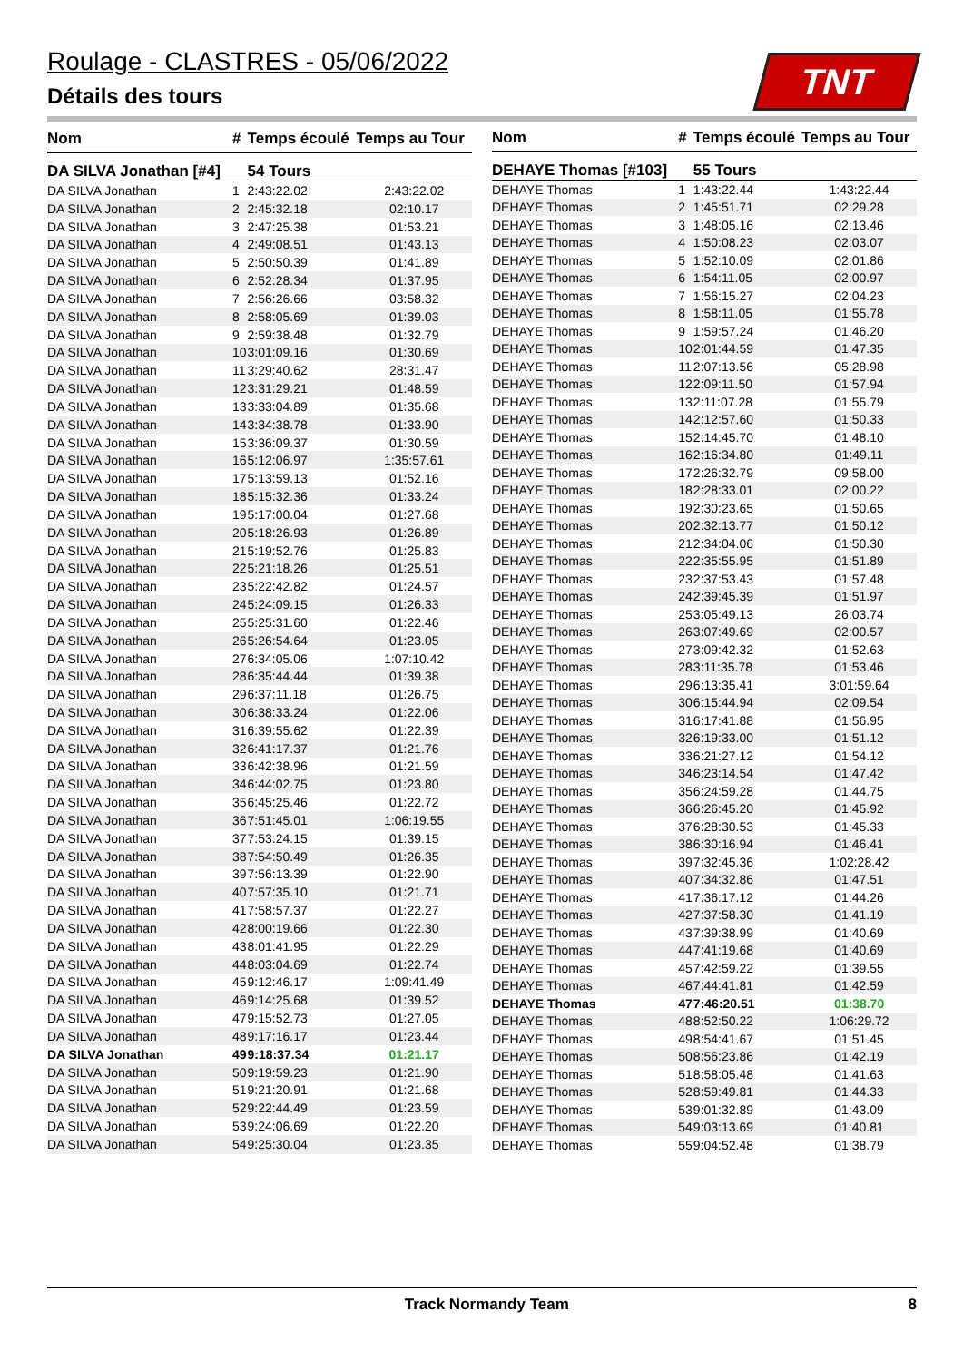Roulage - CLASTRES - 05/06/2022
Détails des tours
TNT
| Nom | # | Temps écoulé | Temps au Tour |
| --- | --- | --- | --- |
| DA SILVA Jonathan [#4] | | 54 Tours | |
| DA SILVA Jonathan | 1 | 2:43:22.02 | 2:43:22.02 |
| DA SILVA Jonathan | 2 | 2:45:32.18 | 02:10.17 |
| DA SILVA Jonathan | 3 | 2:47:25.38 | 01:53.21 |
| DA SILVA Jonathan | 4 | 2:49:08.51 | 01:43.13 |
| DA SILVA Jonathan | 5 | 2:50:50.39 | 01:41.89 |
| DA SILVA Jonathan | 6 | 2:52:28.34 | 01:37.95 |
| DA SILVA Jonathan | 7 | 2:56:26.66 | 03:58.32 |
| DA SILVA Jonathan | 8 | 2:58:05.69 | 01:39.03 |
| DA SILVA Jonathan | 9 | 2:59:38.48 | 01:32.79 |
| DA SILVA Jonathan | 10 | 3:01:09.16 | 01:30.69 |
| DA SILVA Jonathan | 11 | 3:29:40.62 | 28:31.47 |
| DA SILVA Jonathan | 12 | 3:31:29.21 | 01:48.59 |
| DA SILVA Jonathan | 13 | 3:33:04.89 | 01:35.68 |
| DA SILVA Jonathan | 14 | 3:34:38.78 | 01:33.90 |
| DA SILVA Jonathan | 15 | 3:36:09.37 | 01:30.59 |
| DA SILVA Jonathan | 16 | 5:12:06.97 | 1:35:57.61 |
| DA SILVA Jonathan | 17 | 5:13:59.13 | 01:52.16 |
| DA SILVA Jonathan | 18 | 5:15:32.36 | 01:33.24 |
| DA SILVA Jonathan | 19 | 5:17:00.04 | 01:27.68 |
| DA SILVA Jonathan | 20 | 5:18:26.93 | 01:26.89 |
| DA SILVA Jonathan | 21 | 5:19:52.76 | 01:25.83 |
| DA SILVA Jonathan | 22 | 5:21:18.26 | 01:25.51 |
| DA SILVA Jonathan | 23 | 5:22:42.82 | 01:24.57 |
| DA SILVA Jonathan | 24 | 5:24:09.15 | 01:26.33 |
| DA SILVA Jonathan | 25 | 5:25:31.60 | 01:22.46 |
| DA SILVA Jonathan | 26 | 5:26:54.64 | 01:23.05 |
| DA SILVA Jonathan | 27 | 6:34:05.06 | 1:07:10.42 |
| DA SILVA Jonathan | 28 | 6:35:44.44 | 01:39.38 |
| DA SILVA Jonathan | 29 | 6:37:11.18 | 01:26.75 |
| DA SILVA Jonathan | 30 | 6:38:33.24 | 01:22.06 |
| DA SILVA Jonathan | 31 | 6:39:55.62 | 01:22.39 |
| DA SILVA Jonathan | 32 | 6:41:17.37 | 01:21.76 |
| DA SILVA Jonathan | 33 | 6:42:38.96 | 01:21.59 |
| DA SILVA Jonathan | 34 | 6:44:02.75 | 01:23.80 |
| DA SILVA Jonathan | 35 | 6:45:25.46 | 01:22.72 |
| DA SILVA Jonathan | 36 | 7:51:45.01 | 1:06:19.55 |
| DA SILVA Jonathan | 37 | 7:53:24.15 | 01:39.15 |
| DA SILVA Jonathan | 38 | 7:54:50.49 | 01:26.35 |
| DA SILVA Jonathan | 39 | 7:56:13.39 | 01:22.90 |
| DA SILVA Jonathan | 40 | 7:57:35.10 | 01:21.71 |
| DA SILVA Jonathan | 41 | 7:58:57.37 | 01:22.27 |
| DA SILVA Jonathan | 42 | 8:00:19.66 | 01:22.30 |
| DA SILVA Jonathan | 43 | 8:01:41.95 | 01:22.29 |
| DA SILVA Jonathan | 44 | 8:03:04.69 | 01:22.74 |
| DA SILVA Jonathan | 45 | 9:12:46.17 | 1:09:41.49 |
| DA SILVA Jonathan | 46 | 9:14:25.68 | 01:39.52 |
| DA SILVA Jonathan | 47 | 9:15:52.73 | 01:27.05 |
| DA SILVA Jonathan | 48 | 9:17:16.17 | 01:23.44 |
| DA SILVA Jonathan | 49 | 9:18:37.34 | 01:21.17 |
| DA SILVA Jonathan | 50 | 9:19:59.23 | 01:21.90 |
| DA SILVA Jonathan | 51 | 9:21:20.91 | 01:21.68 |
| DA SILVA Jonathan | 52 | 9:22:44.49 | 01:23.59 |
| DA SILVA Jonathan | 53 | 9:24:06.69 | 01:22.20 |
| DA SILVA Jonathan | 54 | 9:25:30.04 | 01:23.35 |
| Nom | # | Temps écoulé | Temps au Tour |
| --- | --- | --- | --- |
| DEHAYE Thomas [#103] | | 55 Tours | |
| DEHAYE Thomas | 1 | 1:43:22.44 | 1:43:22.44 |
| DEHAYE Thomas | 2 | 1:45:51.71 | 02:29.28 |
| DEHAYE Thomas | 3 | 1:48:05.16 | 02:13.46 |
| DEHAYE Thomas | 4 | 1:50:08.23 | 02:03.07 |
| DEHAYE Thomas | 5 | 1:52:10.09 | 02:01.86 |
| DEHAYE Thomas | 6 | 1:54:11.05 | 02:00.97 |
| DEHAYE Thomas | 7 | 1:56:15.27 | 02:04.23 |
| DEHAYE Thomas | 8 | 1:58:11.05 | 01:55.78 |
| DEHAYE Thomas | 9 | 1:59:57.24 | 01:46.20 |
| DEHAYE Thomas | 10 | 2:01:44.59 | 01:47.35 |
| DEHAYE Thomas | 11 | 2:07:13.56 | 05:28.98 |
| DEHAYE Thomas | 12 | 2:09:11.50 | 01:57.94 |
| DEHAYE Thomas | 13 | 2:11:07.28 | 01:55.79 |
| DEHAYE Thomas | 14 | 2:12:57.60 | 01:50.33 |
| DEHAYE Thomas | 15 | 2:14:45.70 | 01:48.10 |
| DEHAYE Thomas | 16 | 2:16:34.80 | 01:49.11 |
| DEHAYE Thomas | 17 | 2:26:32.79 | 09:58.00 |
| DEHAYE Thomas | 18 | 2:28:33.01 | 02:00.22 |
| DEHAYE Thomas | 19 | 2:30:23.65 | 01:50.65 |
| DEHAYE Thomas | 20 | 2:32:13.77 | 01:50.12 |
| DEHAYE Thomas | 21 | 2:34:04.06 | 01:50.30 |
| DEHAYE Thomas | 22 | 2:35:55.95 | 01:51.89 |
| DEHAYE Thomas | 23 | 2:37:53.43 | 01:57.48 |
| DEHAYE Thomas | 24 | 2:39:45.39 | 01:51.97 |
| DEHAYE Thomas | 25 | 3:05:49.13 | 26:03.74 |
| DEHAYE Thomas | 26 | 3:07:49.69 | 02:00.57 |
| DEHAYE Thomas | 27 | 3:09:42.32 | 01:52.63 |
| DEHAYE Thomas | 28 | 3:11:35.78 | 01:53.46 |
| DEHAYE Thomas | 29 | 6:13:35.41 | 3:01:59.64 |
| DEHAYE Thomas | 30 | 6:15:44.94 | 02:09.54 |
| DEHAYE Thomas | 31 | 6:17:41.88 | 01:56.95 |
| DEHAYE Thomas | 32 | 6:19:33.00 | 01:51.12 |
| DEHAYE Thomas | 33 | 6:21:27.12 | 01:54.12 |
| DEHAYE Thomas | 34 | 6:23:14.54 | 01:47.42 |
| DEHAYE Thomas | 35 | 6:24:59.28 | 01:44.75 |
| DEHAYE Thomas | 36 | 6:26:45.20 | 01:45.92 |
| DEHAYE Thomas | 37 | 6:28:30.53 | 01:45.33 |
| DEHAYE Thomas | 38 | 6:30:16.94 | 01:46.41 |
| DEHAYE Thomas | 39 | 7:32:45.36 | 1:02:28.42 |
| DEHAYE Thomas | 40 | 7:34:32.86 | 01:47.51 |
| DEHAYE Thomas | 41 | 7:36:17.12 | 01:44.26 |
| DEHAYE Thomas | 42 | 7:37:58.30 | 01:41.19 |
| DEHAYE Thomas | 43 | 7:39:38.99 | 01:40.69 |
| DEHAYE Thomas | 44 | 7:41:19.68 | 01:40.69 |
| DEHAYE Thomas | 45 | 7:42:59.22 | 01:39.55 |
| DEHAYE Thomas | 46 | 7:44:41.81 | 01:42.59 |
| DEHAYE Thomas | 47 | 7:46:20.51 | 01:38.70 |
| DEHAYE Thomas | 48 | 8:52:50.22 | 1:06:29.72 |
| DEHAYE Thomas | 49 | 8:54:41.67 | 01:51.45 |
| DEHAYE Thomas | 50 | 8:56:23.86 | 01:42.19 |
| DEHAYE Thomas | 51 | 8:58:05.48 | 01:41.63 |
| DEHAYE Thomas | 52 | 8:59:49.81 | 01:44.33 |
| DEHAYE Thomas | 53 | 9:01:32.89 | 01:43.09 |
| DEHAYE Thomas | 54 | 9:03:13.69 | 01:40.81 |
| DEHAYE Thomas | 55 | 9:04:52.48 | 01:38.79 |
Track Normandy Team 8